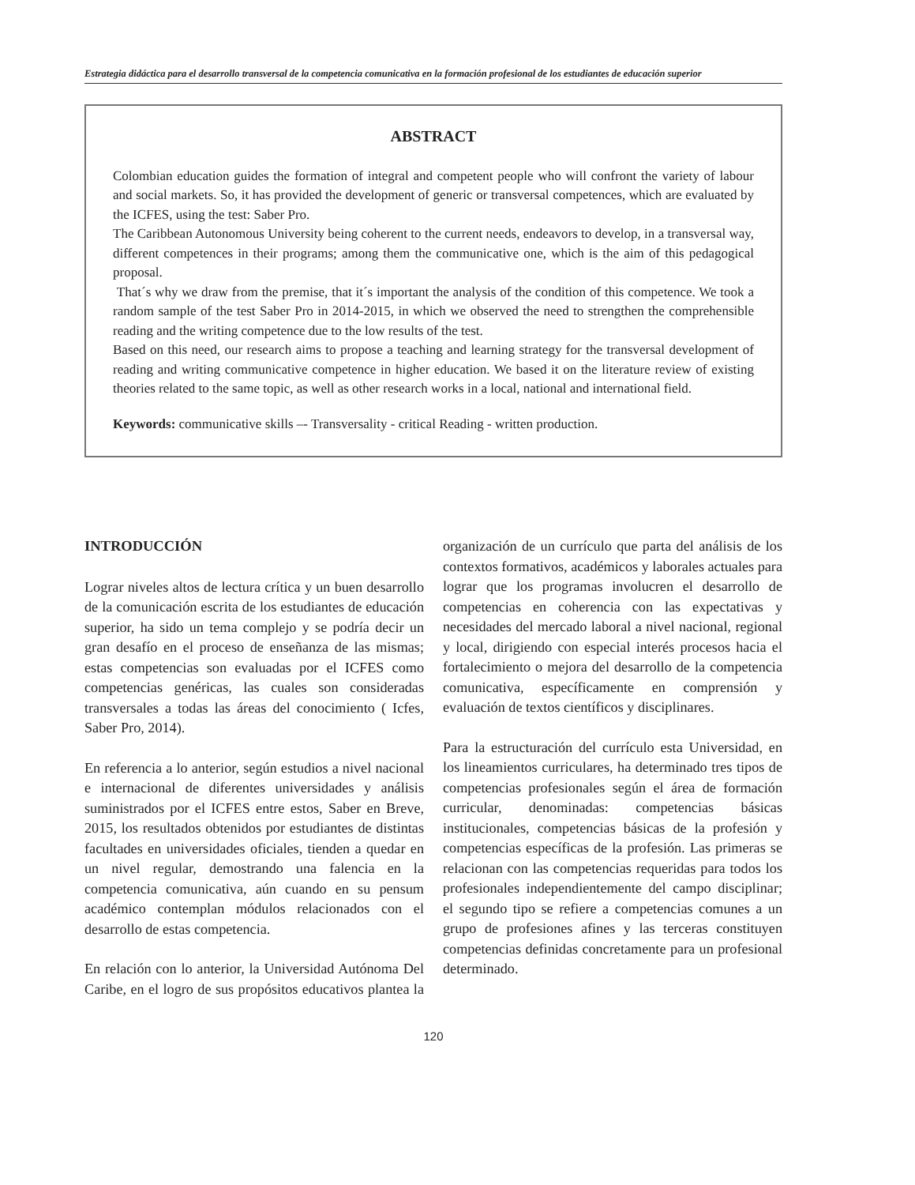Estrategia didáctica para el desarrollo transversal de la competencia comunicativa en la formación profesional de los estudiantes de educación superior
ABSTRACT
Colombian education guides the formation of integral and competent people who will confront the variety of labour and social markets. So, it has provided the development of generic or transversal competences, which are evaluated by the ICFES, using the test: Saber Pro.
The Caribbean Autonomous University being coherent to the current needs, endeavors to develop, in a transversal way, different competences in their programs; among them the communicative one, which is the aim of this pedagogical proposal.
That´s why we draw from the premise, that it´s important the analysis of the condition of this competence. We took a random sample of the test Saber Pro in 2014-2015, in which we observed the need to strengthen the comprehensible reading and the writing competence due to the low results of the test.
Based on this need, our research aims to propose a teaching and learning strategy for the transversal development of reading and writing communicative competence in higher education. We based it on the literature review of existing theories related to the same topic, as well as other research works in a local, national and international field.
Keywords: communicative skills –- Transversality - critical Reading - written production.
INTRODUCCIÓN
Lograr niveles altos de lectura crítica y un buen desarrollo de la comunicación escrita de los estudiantes de educación superior, ha sido un tema complejo y se podría decir un gran desafío en el proceso de enseñanza de las mismas; estas competencias son evaluadas por el ICFES como competencias genéricas, las cuales son consideradas transversales a todas las áreas del conocimiento ( Icfes, Saber Pro, 2014).
En referencia a lo anterior, según estudios a nivel nacional e internacional de diferentes universidades y análisis suministrados por el ICFES entre estos, Saber en Breve, 2015, los resultados obtenidos por estudiantes de distintas facultades en universidades oficiales, tienden a quedar en un nivel regular, demostrando una falencia en la competencia comunicativa, aún cuando en su pensum académico contemplan módulos relacionados con el desarrollo de estas competencia.
En relación con lo anterior, la Universidad Autónoma Del Caribe, en el logro de sus propósitos educativos plantea la organización de un currículo que parta del análisis de los contextos formativos, académicos y laborales actuales para lograr que los programas involucren el desarrollo de competencias en coherencia con las expectativas y necesidades del mercado laboral a nivel nacional, regional y local, dirigiendo con especial interés procesos hacia el fortalecimiento o mejora del desarrollo de la competencia comunicativa, específicamente en comprensión y evaluación de textos científicos y disciplinares.
Para la estructuración del currículo esta Universidad, en los lineamientos curriculares, ha determinado tres tipos de competencias profesionales según el área de formación curricular, denominadas: competencias básicas institucionales, competencias básicas de la profesión y competencias específicas de la profesión. Las primeras se relacionan con las competencias requeridas para todos los profesionales independientemente del campo disciplinar; el segundo tipo se refiere a competencias comunes a un grupo de profesiones afines y las terceras constituyen competencias definidas concretamente para un profesional determinado.
120